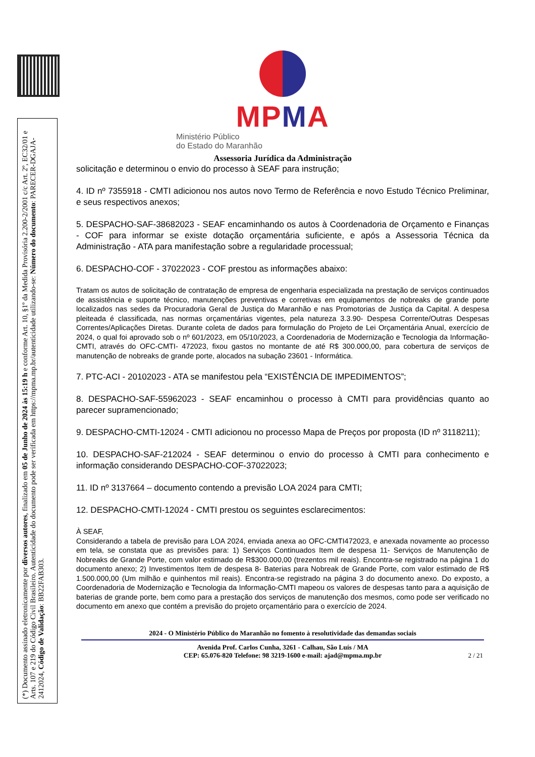(*) Documento assinado eletronicamente por diversos autores, finalizado em 05 de Junho de 2024 às 15:19 h e conforme Art. 10, §1º da Medida Provisória 2.200-2/2001 c/c Art. 2º, EC32/01 e Arts. 107 e 219 do Código Civil Brasileiro. Autenticidade do documento pode ser verificada em https://mpma.mp.br/autenticidade utilizando-se: Número do documento: PARECER-DGAJA-2412024, Código de Validação: BB22FAB303.
MPMA
Ministério Público
do Estado do Maranhão
Assessoria Jurídica da Administração
solicitação e determinou o envio do processo à SEAF para instrução;
4. ID nº 7355918 - CMTI adicionou nos autos novo Termo de Referência e novo Estudo Técnico Preliminar, e seus respectivos anexos;
5. DESPACHO-SAF-38682023 - SEAF encaminhando os autos à Coordenadoria de Orçamento e Finanças - COF para informar se existe dotação orçamentária suficiente, e após a Assessoria Técnica da Administração - ATA para manifestação sobre a regularidade processual;
6. DESPACHO-COF - 37022023 - COF prestou as informações abaixo:
Tratam os autos de solicitação de contratação de empresa de engenharia especializada na prestação de serviços continuados de assistência e suporte técnico, manutenções preventivas e corretivas em equipamentos de nobreaks de grande porte localizados nas sedes da Procuradoria Geral de Justiça do Maranhão e nas Promotorias de Justiça da Capital. A despesa pleiteada é classificada, nas normas orçamentárias vigentes, pela natureza 3.3.90- Despesa Corrente/Outras Despesas Correntes/Aplicações Diretas. Durante coleta de dados para formulação do Projeto de Lei Orçamentária Anual, exercício de 2024, o qual foi aprovado sob o nº 601/2023, em 05/10/2023, a Coordenadoria de Modernização e Tecnologia da Informação- CMTI, através do OFC-CMTI- 472023, fixou gastos no montante de até R$ 300.000,00, para cobertura de serviços de manutenção de nobreaks de grande porte, alocados na subação 23601 - Informática.
7. PTC-ACI - 20102023 - ATA se manifestou pela “EXISTÊNCIA DE IMPEDIMENTOS”;
8. DESPACHO-SAF-55962023 - SEAF encaminhou o processo à CMTI para providências quanto ao parecer supramencionado;
9. DESPACHO-CMTI-12024 - CMTI adicionou no processo Mapa de Preços por proposta (ID nº 3118211);
10. DESPACHO-SAF-212024 - SEAF determinou o envio do processo à CMTI para conhecimento e informação considerando DESPACHO-COF-37022023;
11. ID nº 3137664 – documento contendo a previsão LOA 2024 para CMTI;
12. DESPACHO-CMTI-12024 - CMTI prestou os seguintes esclarecimentos:
À SEAF,
Considerando a tabela de previsão para LOA 2024, enviada anexa ao OFC-CMTI472023, e anexada novamente ao processo em tela, se constata que as previsões para: 1) Serviços Continuados Item de despesa 11- Serviços de Manutenção de Nobreaks de Grande Porte, com valor estimado de R$300.000,00 (trezentos mil reais). Encontra-se registrado na página 1 do documento anexo; 2) Investimentos Item de despesa 8- Baterias para Nobreak de Grande Porte, com valor estimado de R$ 1.500.000,00 (Um milhão e quinhentos mil reais). Encontra-se registrado na página 3 do documento anexo. Do exposto, a Coordenadoria de Modernização e Tecnologia da Informação-CMTI mapeou os valores de despesas tanto para a aquisição de baterias de grande porte, bem como para a prestação dos serviços de manutenção dos mesmos, como pode ser verificado no documento em anexo que contém a previsão do projeto orçamentário para o exercício de 2024.
2024 - O Ministério Público do Maranhão no fomento à resolutividade das demandas sociais
Avenida Prof. Carlos Cunha, 3261 - Calhau, São Luís / MA
CEP: 65.076-820 Telefone: 98 3219-1600 e-mail: ajad@mpma.mp.br
2 / 21